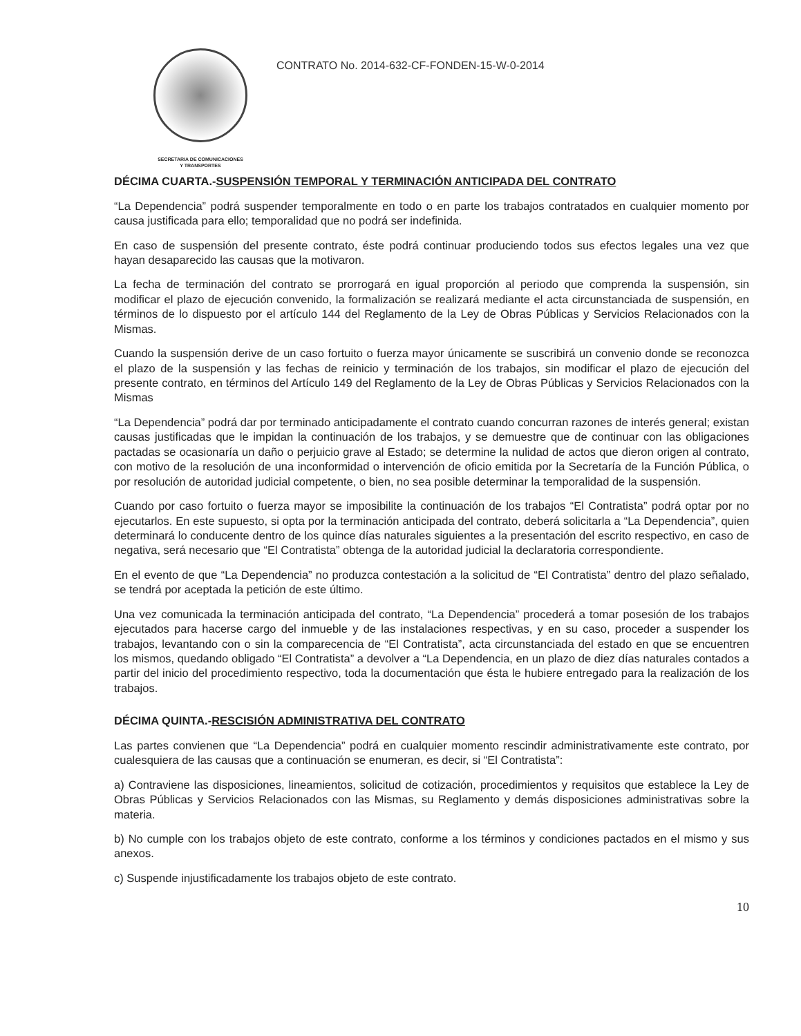SECRETARIA DE COMUNICACIONES
Y TRANSPORTES
CONTRATO No. 2014-632-CF-FONDEN-15-W-0-2014
DÉCIMA CUARTA.-SUSPENSIÓN TEMPORAL Y TERMINACIÓN ANTICIPADA DEL CONTRATO
“La Dependencia” podrá suspender temporalmente en todo o en parte los trabajos contratados en cualquier momento por causa justificada para ello; temporalidad que no podrá ser indefinida.
En caso de suspensión del presente contrato, éste podrá continuar produciendo todos sus efectos legales una vez que hayan desaparecido las causas que la motivaron.
La fecha de terminación del contrato se prorrogará en igual proporción al periodo que comprenda la suspensión, sin modificar el plazo de ejecución convenido, la formalización se realizará mediante el acta circunstanciada de suspensión, en términos de lo dispuesto por el artículo 144 del Reglamento de la Ley de Obras Públicas y Servicios Relacionados con la Mismas.
Cuando la suspensión derive de un caso fortuito o fuerza mayor únicamente se suscribirá un convenio donde se reconozca el plazo de la suspensión y las fechas de reinicio y terminación de los trabajos, sin modificar el plazo de ejecución del presente contrato, en términos del Artículo 149 del Reglamento de la Ley de Obras Públicas y Servicios Relacionados con la Mismas
“La Dependencia” podrá dar por terminado anticipadamente el contrato cuando concurran razones de interés general; existan causas justificadas que le impidan la continuación de los trabajos, y se demuestre que de continuar con las obligaciones pactadas se ocasionaría un daño o perjuicio grave al Estado; se determine la nulidad de actos que dieron origen al contrato, con motivo de la resolución de una inconformidad o intervención de oficio emitida por la Secretaría de la Función Pública, o por resolución de autoridad judicial competente, o bien, no sea posible determinar la temporalidad de la suspensión.
Cuando por caso fortuito o fuerza mayor se imposibilite la continuación de los trabajos “El Contratista” podrá optar por no ejecutarlos. En este supuesto, si opta por la terminación anticipada del contrato, deberá solicitarla a “La Dependencia”, quien determinará lo conducente dentro de los quince días naturales siguientes a la presentación del escrito respectivo, en caso de negativa, será necesario que “El Contratista” obtenga de la autoridad judicial la declaratoria correspondiente.
En el evento de que “La Dependencia” no produzca contestación a la solicitud de “El Contratista” dentro del plazo señalado, se tendrá por aceptada la petición de este último.
Una vez comunicada la terminación anticipada del contrato, “La Dependencia” procederá a tomar posesión de los trabajos ejecutados para hacerse cargo del inmueble y de las instalaciones respectivas, y en su caso, proceder a suspender los trabajos, levantando con o sin la comparecencia de “El Contratista”, acta circunstanciada del estado en que se encuentren los mismos, quedando obligado “El Contratista” a devolver a “La Dependencia, en un plazo de diez días naturales contados a partir del inicio del procedimiento respectivo, toda la documentación que ésta le hubiere entregado para la realización de los trabajos.
DÉCIMA QUINTA.-RESCISIÓN ADMINISTRATIVA DEL CONTRATO
Las partes convienen que “La Dependencia” podrá en cualquier momento rescindir administrativamente este contrato, por cualesquiera de las causas que a continuación se enumeran, es decir, si “El Contratista”:
a) Contraviene las disposiciones, lineamientos, solicitud de cotización, procedimientos y requisitos que establece la Ley de Obras Públicas y Servicios Relacionados con las Mismas, su Reglamento y demás disposiciones administrativas sobre la materia.
b) No cumple con los trabajos objeto de este contrato, conforme a los términos y condiciones pactados en el mismo y sus anexos.
c) Suspende injustificadamente los trabajos objeto de este contrato.
10